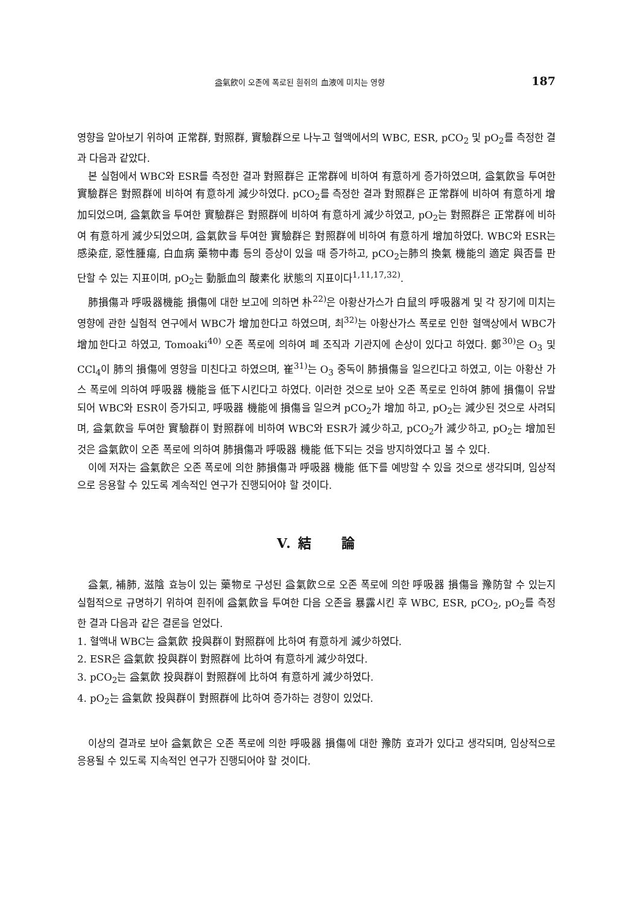益氣飮이 오존에 폭로된 흰쥐의 血液에 미치는 영향 187
영향을 알아보기 위하여 正常群, 對照群, 實驗群으로 나누고 혈액에서의 WBC, ESR, pCO<sub>2</sub> 및 pO<sub>2</sub>를 측정한 결과 다음과 같았다.
본 실험에서 WBC와 ESR를 측정한 결과 對照群은 正常群에 비하여 有意하게 증가하였으며, 益氣飮을 투여한 實驗群은 對照群에 비하여 有意하게 減少하였다. pCO<sub>2</sub>를 측정한 결과 對照群은 正常群에 비하여 有意하게 增加되었으며, 益氣飮을 투여한 實驗群은 對照群에 비하여 有意하게 減少하였고, pO<sub>2</sub>는 對照群은 正常群에 비하여 有意하게 減少되었으며, 益氣飮을 투여한 實驗群은 對照群에 비하여 有意하게 增加하였다. WBC와 ESR는 感染症, 惡性腫瘍, 白血病 藥物中毒 등의 증상이 있을 때 증가하고, pCO<sub>2</sub>는肺의 換氣 機能의 適定 與否를 판단할 수 있는 지표이며, pO<sub>2</sub>는 動脈血의 酸素化 狀態의 지표이다<sup>1,11,17,32)</sup>.
肺損傷과 呼吸器機能 損傷에 대한 보고에 의하면 朴<sup>22)</sup>은 아황산가스가 白鼠의 呼吸器계 및 각 장기에 미치는 영향에 관한 실험적 연구에서 WBC가 增加한다고 하였으며, 최<sup>32)</sup>는 아황산가스 폭로로 인한 혈액상에서 WBC가 增加한다고 하였고, Tomoaki<sup>40)</sup> 오존 폭로에 의하여 폐 조직과 기관지에 손상이 있다고 하였다. 鄭<sup>30)</sup>은 O<sub>3</sub> 및 CCl<sub>4</sub>이 肺의 損傷에 영향을 미친다고 하였으며, 崔<sup>31)</sup>는 O<sub>3</sub> 중독이 肺損傷을 일으킨다고 하였고, 이는 아황산 가스 폭로에 의하여 呼吸器 機能을 低下시킨다고 하였다. 이러한 것으로 보아 오존 폭로로 인하여 肺에 損傷이 유발되어 WBC와 ESR이 증가되고, 呼吸器 機能에 損傷을 일으켜 pCO<sub>2</sub>가 增加 하고, pO<sub>2</sub>는 減少된 것으로 사려되며, 益氣飮을 투여한 實驗群이 對照群에 비하여 WBC와 ESR가 減少하고, pCO<sub>2</sub>가 減少하고, pO<sub>2</sub>는 增加된 것은 益氣飮이 오존 폭로에 의하여 肺損傷과 呼吸器 機能 低下되는 것을 방지하였다고 볼 수 있다.
이에 저자는 益氣飮은 오존 폭로에 의한 肺損傷과 呼吸器 機能 低下를 예방할 수 있을 것으로 생각되며, 임상적으로 응용할 수 있도록 계속적인 연구가 진행되어야 할 것이다.
V. 結 論
益氣, 補肺, 滋陰 효능이 있는 藥物로 구성된 益氣飮으로 오존 폭로에 의한 呼吸器 損傷을 豫防할 수 있는지 실험적으로 규명하기 위하여 흰쥐에 益氣飮을 투여한 다음 오존을 暴露시킨 후 WBC, ESR, pCO<sub>2</sub>, pO<sub>2</sub>를 측정한 결과 다음과 같은 결론을 얻었다.
1. 혈액내 WBC는 益氣飮 投與群이 對照群에 比하여 有意하게 減少하였다.
2. ESR은 益氣飮 投與群이 對照群에 比하여 有意하게 減少하였다.
3. pCO<sub>2</sub>는 益氣飮 投與群이 對照群에 比하여 有意하게 減少하였다.
4. pO<sub>2</sub>는 益氣飮 投與群이 對照群에 比하여 증가하는 경향이 있었다.
이상의 결과로 보아 益氣飮은 오존 폭로에 의한 呼吸器 損傷에 대한 豫防 효과가 있다고 생각되며, 임상적으로 응용될 수 있도록 지속적인 연구가 진행되어야 할 것이다.